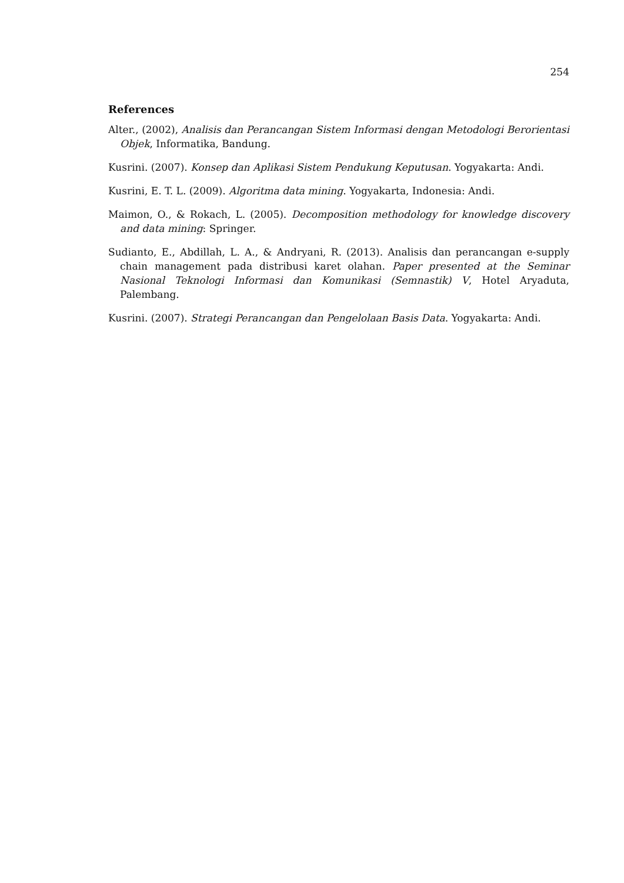254
References
Alter., (2002), Analisis dan Perancangan Sistem Informasi dengan Metodologi Berorientasi Objek, Informatika, Bandung.
Kusrini. (2007). Konsep dan Aplikasi Sistem Pendukung Keputusan. Yogyakarta: Andi.
Kusrini, E. T. L. (2009). Algoritma data mining. Yogyakarta, Indonesia: Andi.
Maimon, O., & Rokach, L. (2005). Decomposition methodology for knowledge discovery and data mining: Springer.
Sudianto, E., Abdillah, L. A., & Andryani, R. (2013). Analisis dan perancangan e-supply chain management pada distribusi karet olahan. Paper presented at the Seminar Nasional Teknologi Informasi dan Komunikasi (Semnastik) V, Hotel Aryaduta, Palembang.
Kusrini. (2007). Strategi Perancangan dan Pengelolaan Basis Data. Yogyakarta: Andi.